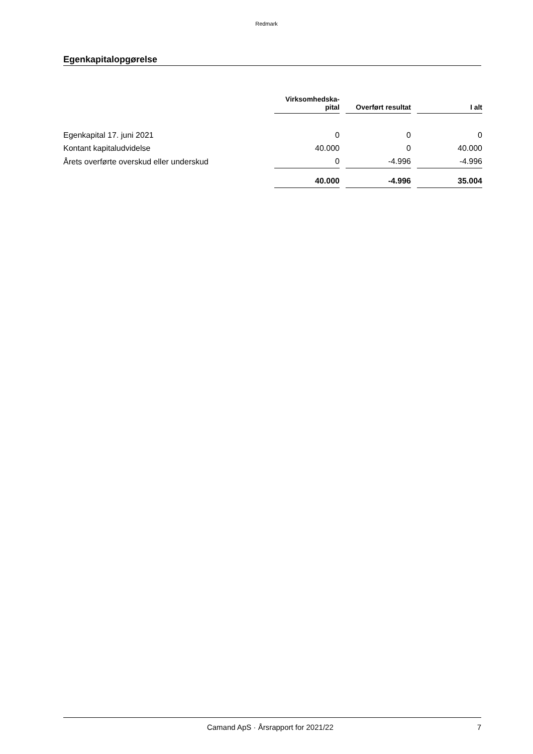Redmark
Egenkapitalopgørelse
| | Virksomhedska- pital | | Overført resultat | | I alt |
| Egenkapital 17. juni 2021 | 0 | | 0 | | 0 |
| Kontant kapitaludvidelse | 40.000 | | 0 | | 40.000 |
| Årets overførte overskud eller underskud | 0 | | -4.996 | | -4.996 |
| | 40.000 | | -4.996 | | 35.004 |
Camand ApS · Årsrapport for 2021/22 7